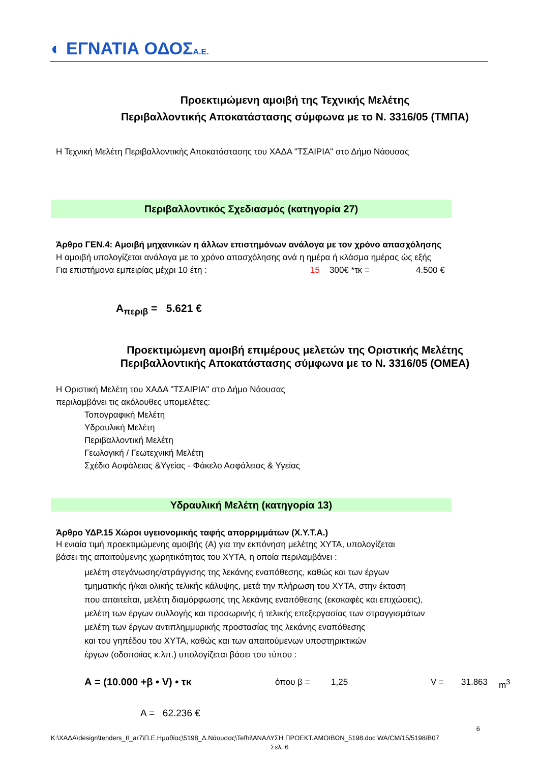◐ ΕΓΝΑΤΙΑ ΟΔΟΣΑ.Ε.
Προεκτιμώμενη αμοιβή της Τεχνικής Μελέτης
Περιβαλλοντικής Αποκατάστασης σύμφωνα με το Ν. 3316/05 (ΤΜΠΑ)
Η Τεχνική Μελέτη Περιβαλλοντικής Αποκατάστασης του ΧΑΔΑ "ΤΣΑΙΡΙΑ" στο Δήμο Νάουσας
Περιβαλλοντικός Σχεδιασμός (κατηγορία 27)
Άρθρο ΓΕΝ.4: Αμοιβή μηχανικών η άλλων επιστημόνων ανάλογα με τον χρόνο απασχόλησης
Η αμοιβή υπολογίζεται ανάλογα με το χρόνο απασχόλησης ανά η ημέρα ή κλάσμα ημέρας ώς εξής
Για επιστήμονα εμπειρίας μέχρι 10 έτη : 15 300€ *τκ = 4.500 €
Α<sub>περιβ</sub> = 5.621 €
Προεκτιμώμενη αμοιβή επιμέρους μελετών της Οριστικής Μελέτης
Περιβαλλοντικής Αποκατάστασης σύμφωνα με το Ν. 3316/05 (ΟΜΕΑ)
Η Οριστική Μελέτη του ΧΑΔΑ "ΤΣΑΙΡΙΑ" στο Δήμο Νάουσας
περιλαμβάνει τις ακόλουθες υπομελέτες:
Τοπογραφική Μελέτη
Υδραυλική Μελέτη
Περιβαλλοντική Μελέτη
Γεωλογική / Γεωτεχνική Μελέτη
Σχέδιο Ασφάλειας &Υγείας - Φάκελο Ασφάλειας & Υγείας
Υδραυλική Μελέτη (κατηγορία 13)
Άρθρο ΥΔΡ.15 Χώροι υγειονομικής ταφής απορριμμάτων (Χ.Υ.Τ.Α.)
Η ενιαία τιμή προεκτιμώμενης αμοιβής (Α) για την εκπόνηση μελέτης ΧΥΤΑ, υπολογίζεται
βάσει της απαιτούμενης χωρητικότητας του ΧΥΤΑ, η οποία περιλαμβάνει :
μελέτη στεγάνωσης/στράγγισης της λεκάνης εναπόθεσης, καθώς και των έργων
τμηματικής ή/και ολικής τελικής κάλυψης, μετά την πλήρωση του ΧΥΤΑ, στην έκταση
που απαιτείται, μελέτη διαμόρφωσης της λεκάνης εναπόθεσης (εκσκαφές και επιχώσεις),
μελέτη των έργων συλλογής και προσωρινής ή τελικής επεξεργασίας των στραγγισμάτων
μελέτη των έργων αντιπλημμυρικής προστασίας της λεκάνης εναπόθεσης
και του γηπέδου του ΧΥΤΑ, καθώς και των απαιτούμενων υποστηρικτικών
έργων (οδοποιίας κ.λπ.) υπολογίζεται βάσει του τύπου :
Α = (10.000 +β • V) • τκ όπου β = 1,25 V = 31.863 m<sup>3</sup>
Α = 62.236 €
6
K:\ΧΑΔΑ\design\tenders_II_ar7\Π.Ε.Ημαθίας\5198_Δ.Νάουσας\Tefhi\ΑΝΑΛΥΣΗ ΠΡΟΕΚΤ.ΑΜΟΙΒΩΝ_5198.doc WA/CM/15/5198/B07
Σελ. 6